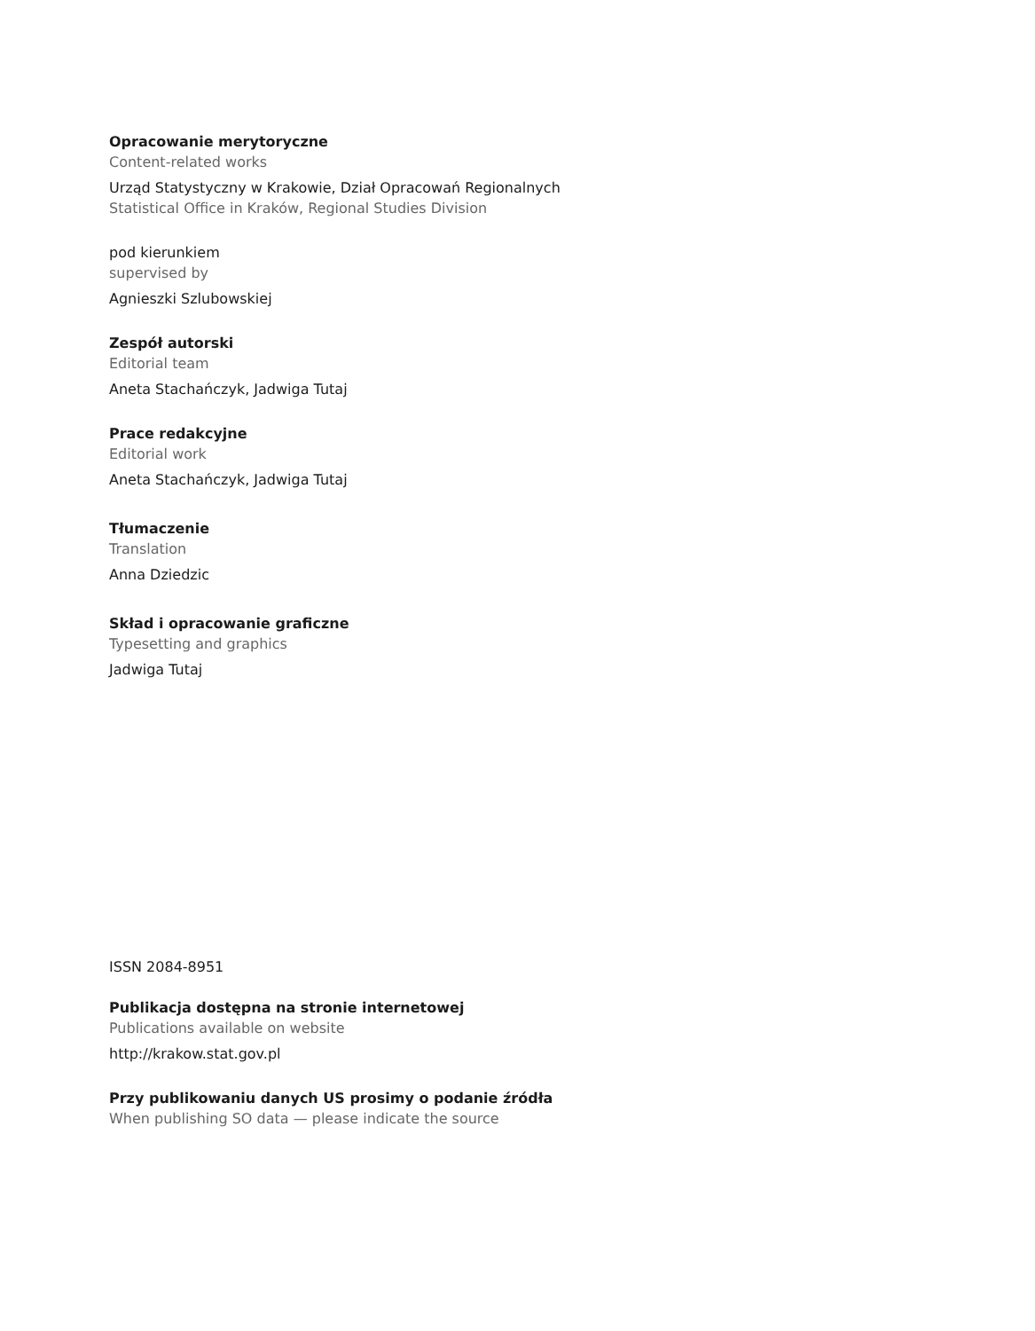Opracowanie merytoryczne
Content-related works
Urząd Statystyczny w Krakowie, Dział Opracowań Regionalnych
Statistical Office in Kraków, Regional Studies Division
pod kierunkiem
supervised by
Agnieszki Szlubowskiej
Zespół autorski
Editorial team
Aneta Stachańczyk, Jadwiga Tutaj
Prace redakcyjne
Editorial work
Aneta Stachańczyk, Jadwiga Tutaj
Tłumaczenie
Translation
Anna Dziedzic
Skład i opracowanie graficzne
Typesetting and graphics
Jadwiga Tutaj
ISSN 2084-8951
Publikacja dostępna na stronie internetowej
Publications available on website
http://krakow.stat.gov.pl
Przy publikowaniu danych US prosimy o podanie źródła
When publishing SO data — please indicate the source